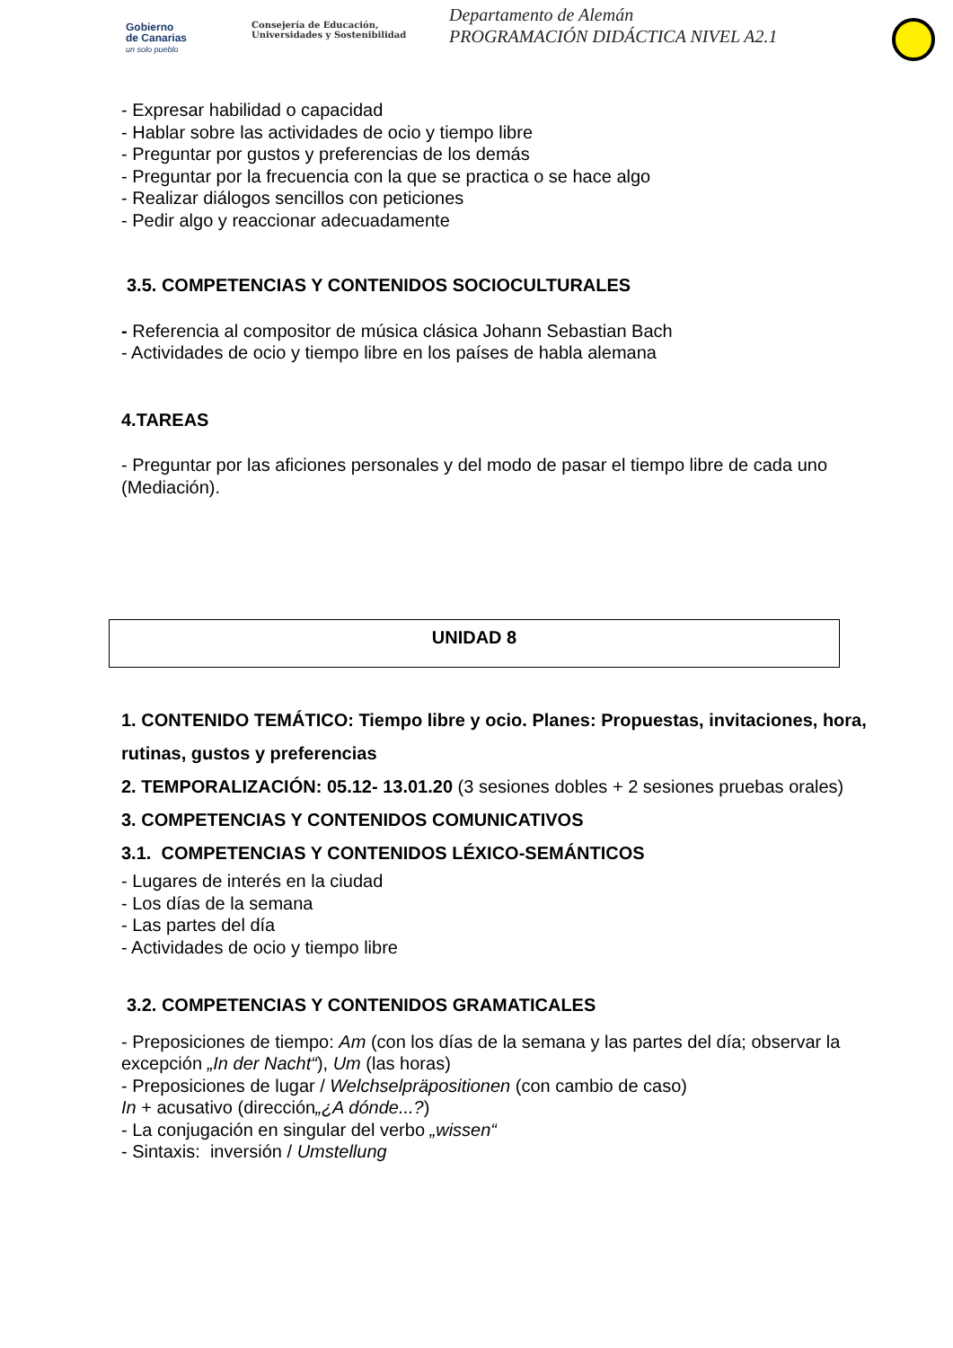Gobierno
de Canarias
un solo pueblo
Consejería de Educación,
Universidades y Sostenibilidad
Departamento de Alemán
PROGRAMACIÓN DIDÁCTICA NIVEL A2.1
- Expresar habilidad o capacidad
- Hablar sobre las actividades de ocio y tiempo libre
- Preguntar por gustos y preferencias de los demás
- Preguntar por la frecuencia con la que se practica o se hace algo
- Realizar diálogos sencillos con peticiones
- Pedir algo y reaccionar adecuadamente
3.5. COMPETENCIAS Y CONTENIDOS SOCIOCULTURALES
- Referencia al compositor de música clásica Johann Sebastian Bach
- Actividades de ocio y tiempo libre en los países de habla alemana
4.TAREAS
- Preguntar por las aficiones personales y del modo de pasar el tiempo libre de cada uno (Mediación).
UNIDAD 8
1. CONTENIDO TEMÁTICO: Tiempo libre y ocio. Planes: Propuestas, invitaciones, hora, rutinas, gustos y preferencias
2. TEMPORALIZACIÓN: 05.12- 13.01.20 (3 sesiones dobles + 2 sesiones pruebas orales)
3. COMPETENCIAS Y CONTENIDOS COMUNICATIVOS
3.1. COMPETENCIAS Y CONTENIDOS LÉXICO-SEMÁNTICOS
- Lugares de interés en la ciudad
- Los días de la semana
- Las partes del día
- Actividades de ocio y tiempo libre
3.2. COMPETENCIAS Y CONTENIDOS GRAMATICALES
- Preposiciones de tiempo: Am (con los días de la semana y las partes del día; observar la excepción „In der Nacht“), Um (las horas)
- Preposiciones de lugar / Welchselpräpositionen (con cambio de caso)
In + acusativo (dirección„¿A dónde...?)
- La conjugación en singular del verbo „wissen“
- Sintaxis: inversión / Umstellung